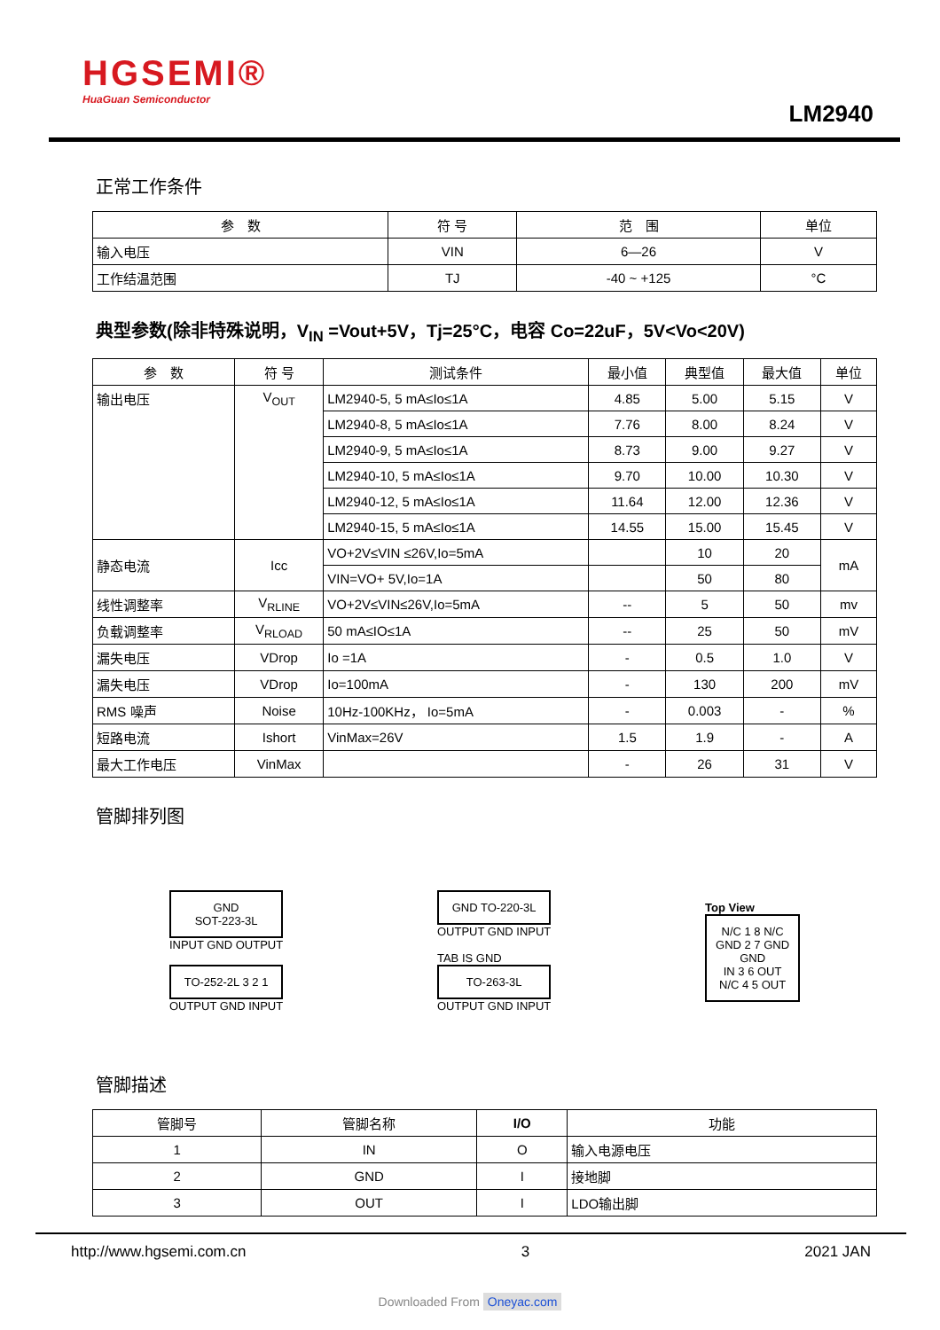HGSEMI®
HuaGuan Semiconductor
LM2940
正常工作条件
| 参 数 | 符 号 | 范 围 | 单位 |
| --- | --- | --- | --- |
| 输入电压 | VIN | 6—26 | V |
| 工作结温范围 | TJ | -40 ~ +125 | °C |
典型参数(除非特殊说明，V<sub>IN</sub> =Vout+5V，Tj=25°C，电容 Co=22uF，5V<Vo<20V)
| 参 数 | 符 号 | 测试条件 | 最小值 | 典型值 | 最大值 | 单位 |
| --- | --- | --- | --- | --- | --- | --- |
| 输出电压 | V<sub>OUT</sub> | LM2940-5, 5 mA≤Io≤1A | 4.85 | 5.00 | 5.15 | V |
| | | LM2940-8, 5 mA≤Io≤1A | 7.76 | 8.00 | 8.24 | V |
| | | LM2940-9, 5 mA≤Io≤1A | 8.73 | 9.00 | 9.27 | V |
| | | LM2940-10, 5 mA≤Io≤1A | 9.70 | 10.00 | 10.30 | V |
| | | LM2940-12, 5 mA≤Io≤1A | 11.64 | 12.00 | 12.36 | V |
| | | LM2940-15, 5 mA≤Io≤1A | 14.55 | 15.00 | 15.45 | V |
| 静态电流 | Icc | VO+2V≤VIN ≤26V,Io=5mA | | 10 | 20 | mA |
| | | VIN=VO+ 5V,Io=1A | | 50 | 80 | |
| 线性调整率 | V<sub>RLINE</sub> | VO+2V≤VIN≤26V,Io=5mA | -- | 5 | 50 | mv |
| 负载调整率 | V<sub>RLOAD</sub> | 50 mA≤IO≤1A | -- | 25 | 50 | mV |
| 漏失电压 | VDrop | Io =1A | - | 0.5 | 1.0 | V |
| 漏失电压 | VDrop | Io=100mA | - | 130 | 200 | mV |
| RMS 噪声 | Noise | 10Hz-100KHz， Io=5mA | - | 0.003 | - | % |
| 短路电流 | Ishort | VinMax=26V | 1.5 | 1.9 | - | A |
| 最大工作电压 | VinMax | | - | 26 | 31 | V |
管脚排列图
GND
SOT-223-3L
INPUT GND OUTPUT
TO-252-2L 3 2 1
OUTPUT GND INPUT
GND TO-220-3L
OUTPUT GND INPUT
TAB IS GND
TO-263-3L
OUTPUT GND INPUT
Top View
N/C 1 8 N/C
GND 2 7 GND
GND
IN 3 6 OUT
N/C 4 5 OUT
管脚描述
| 管脚号 | 管脚名称 | I/O | 功能 |
| --- | --- | --- | --- |
| 1 | IN | O | 输入电源电压 |
| 2 | GND | I | 接地脚 |
| 3 | OUT | I | LDO输出脚 |
http://www.hgsemi.com.cn 3 2021 JAN
Downloaded From Oneyac.com